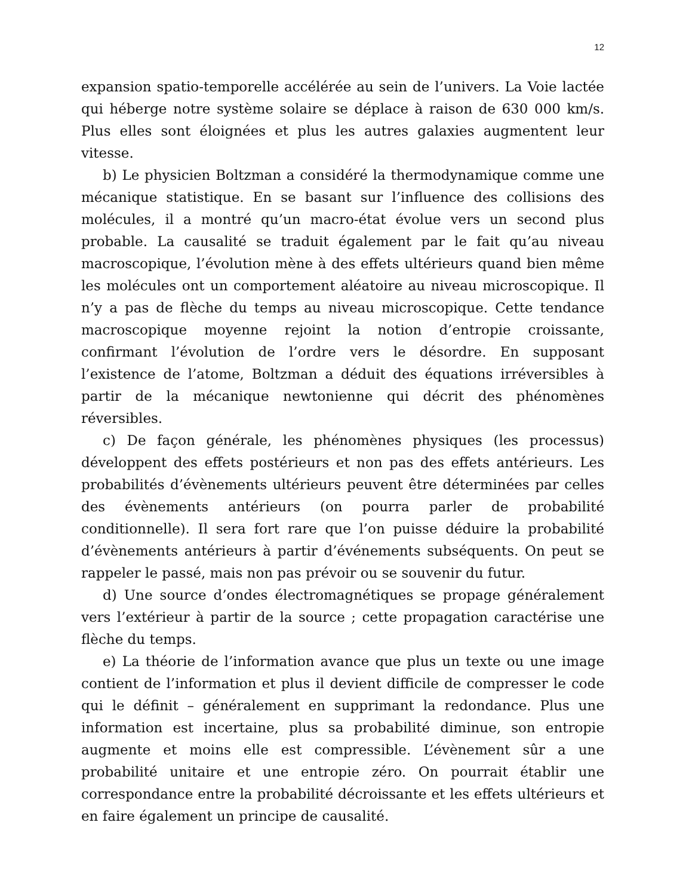12
expansion spatio-temporelle accélérée au sein de l’univers. La Voie lactée qui héberge notre système solaire se déplace à raison de 630 000 km/s. Plus elles sont éloignées et plus les autres galaxies augmentent leur vitesse.
b) Le physicien Boltzman a considéré la thermodynamique comme une mécanique statistique. En se basant sur l’influence des collisions des molécules, il a montré qu’un macro-état évolue vers un second plus probable. La causalité se traduit également par le fait qu’au niveau macroscopique, l’évolution mène à des effets ultérieurs quand bien même les molécules ont un comportement aléatoire au niveau microscopique. Il n’y a pas de flèche du temps au niveau microscopique. Cette tendance macroscopique moyenne rejoint la notion d’entropie croissante, confirmant l’évolution de l’ordre vers le désordre. En supposant l’existence de l’atome, Boltzman a déduit des équations irréversibles à partir de la mécanique newtonienne qui décrit des phénomènes réversibles.
c) De façon générale, les phénomènes physiques (les processus) développent des effets postérieurs et non pas des effets antérieurs. Les probabilités d’évènements ultérieurs peuvent être déterminées par celles des évènements antérieurs (on pourra parler de probabilité conditionnelle). Il sera fort rare que l’on puisse déduire la probabilité d’évènements antérieurs à partir d’événements subséquents. On peut se rappeler le passé, mais non pas prévoir ou se souvenir du futur.
d) Une source d’ondes électromagnétiques se propage généralement vers l’extérieur à partir de la source ; cette propagation caractérise une flèche du temps.
e) La théorie de l’information avance que plus un texte ou une image contient de l’information et plus il devient difficile de compresser le code qui le définit – généralement en supprimant la redondance. Plus une information est incertaine, plus sa probabilité diminue, son entropie augmente et moins elle est compressible. L’évènement sûr a une probabilité unitaire et une entropie zéro. On pourrait établir une correspondance entre la probabilité décroissante et les effets ultérieurs et en faire également un principe de causalité.